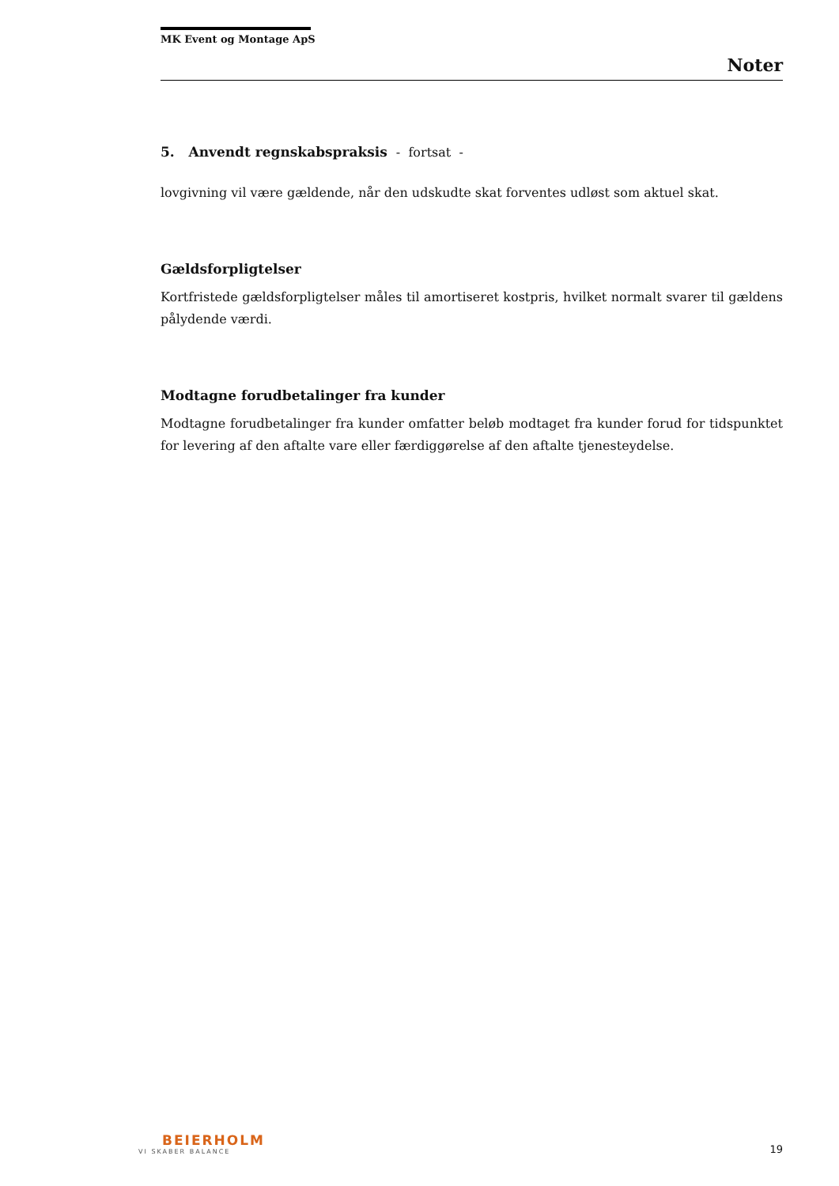MK Event og Montage ApS
Noter
5. Anvendt regnskabspraksis - fortsat -
lovgivning vil være gældende, når den udskudte skat forventes udløst som aktuel skat.
Gældsforpligtelser
Kortfristede gældsforpligtelser måles til amortiseret kostpris, hvilket normalt svarer til gældens pålydende værdi.
Modtagne forudbetalinger fra kunder
Modtagne forudbetalinger fra kunder omfatter beløb modtaget fra kunder forud for tidspunktet for levering af den aftalte vare eller færdiggørelse af den aftalte tjenesteydelse.
BEIERHOLM
VI SKABER BALANCE
19